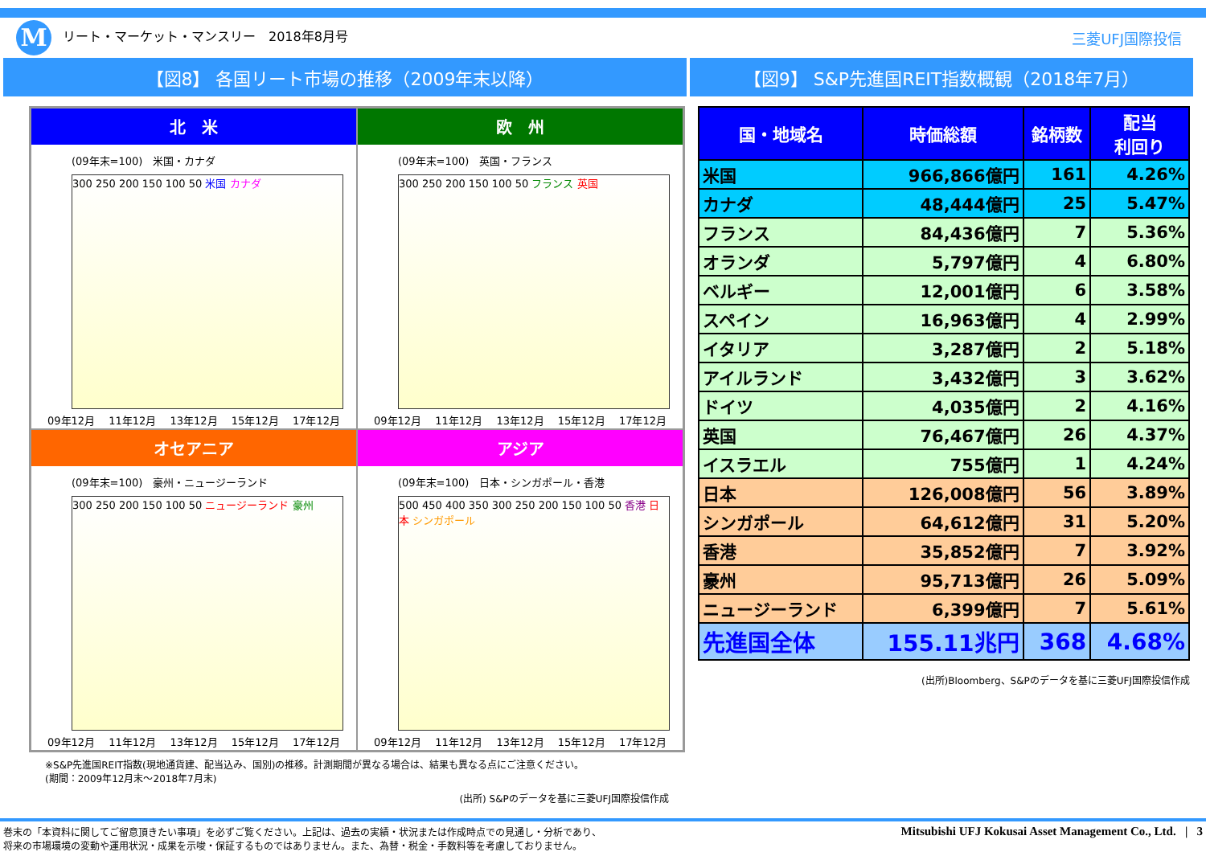Mリート・マーケット・マンスリー　2018年8月号
三菱UFJ国際投信
【図8】 各国リート市場の推移（2009年末以降） 【図9】 S&P先進国REIT指数概観（2018年7月）
北　米
(09年末=100)　米国・カナダ
300 250 200 150 100 50 米国 カナダ
09年12月 11年12月 13年12月 15年12月 17年12月
欧　州
(09年末=100)　英国・フランス
300 250 200 150 100 50 フランス 英国
09年12月 11年12月 13年12月 15年12月 17年12月
オセアニア
(09年末=100)　豪州・ニュージーランド
300 250 200 150 100 50 ニュージーランド 豪州
09年12月 11年12月 13年12月 15年12月 17年12月
アジア
(09年末=100)　日本・シンガポール・香港
500 450 400 350 300 250 200 150 100 50 香港 日本 シンガポール
09年12月 11年12月 13年12月 15年12月 17年12月
※S&P先進国REIT指数(現地通貨建、配当込み、国別)の推移。計測期間が異なる場合は、結果も異なる点にご注意ください。
(期間：2009年12月末～2018年7月末)
(出所) S&Pのデータを基に三菱UFJ国際投信作成
| 国・地域名 | 時価総額 | 銘柄数 | 配当 利回り |
| --- | --- | --- | --- |
| 米国 | 966,866億円 | 161 | 4.26% |
| カナダ | 48,444億円 | 25 | 5.47% |
| フランス | 84,436億円 | 7 | 5.36% |
| オランダ | 5,797億円 | 4 | 6.80% |
| ベルギー | 12,001億円 | 6 | 3.58% |
| スペイン | 16,963億円 | 4 | 2.99% |
| イタリア | 3,287億円 | 2 | 5.18% |
| アイルランド | 3,432億円 | 3 | 3.62% |
| ドイツ | 4,035億円 | 2 | 4.16% |
| 英国 | 76,467億円 | 26 | 4.37% |
| イスラエル | 755億円 | 1 | 4.24% |
| 日本 | 126,008億円 | 56 | 3.89% |
| シンガポール | 64,612億円 | 31 | 5.20% |
| 香港 | 35,852億円 | 7 | 3.92% |
| 豪州 | 95,713億円 | 26 | 5.09% |
| ニュージーランド | 6,399億円 | 7 | 5.61% |
| 先進国全体 | 155.11兆円 | 368 | 4.68% |
(出所)Bloomberg、S&Pのデータを基に三菱UFJ国際投信作成
巻末の「本資料に関してご留意頂きたい事項」を必ずご覧ください。上記は、過去の実績・状況または作成時点での見通し・分析であり、
将来の市場環境の変動や運用状況・成果を示唆・保証するものではありません。また、為替・税金・手数料等を考慮しておりません。
Mitsubishi UFJ Kokusai Asset Management Co., Ltd. | 3